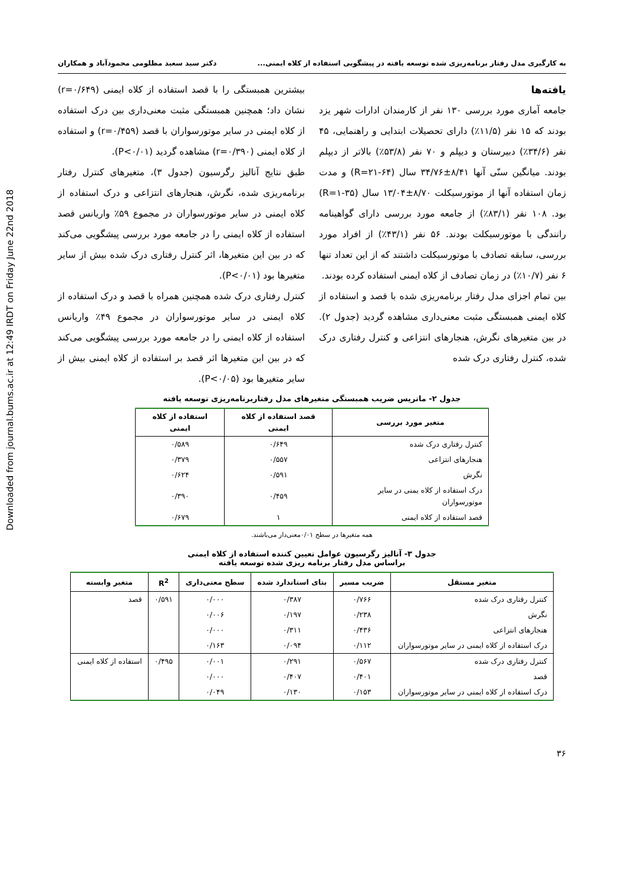Downloaded from journal.bums.ac.ir at 12:49 IRDT on Friday June 22nd 2018
به کارگیری مدل رفتار برنامه‌ریزی شده توسعه یافته در پیشگویی استفاده از کلاه ایمنی... دکتر سید سعید مظلومی محمودآباد و همکاران
یافته‌ها
جامعه آماری مورد بررسی ۱۳۰ نفر از کارمندان ادارات شهر یزد بودند که ۱۵ نفر (۱۱/۵٪) دارای تحصیلات ابتدایی و راهنمایی، ۴۵ نفر (۳۴/۶٪) دبیرستان و دیپلم و ۷۰ نفر (۵۳/۸٪) بالاتر از دیپلم بودند. میانگین سنّی آنها ۸/۴۱±۳۴/۷۶ سال (R=۲۱-۶۴) و مدت زمان استفاده آنها از موتورسیکلت ۸/۷۰±۱۳/۰۴ سال (R=۱-۳۵) بود. ۱۰۸ نفر (۸۳/۱٪) از جامعه مورد بررسی دارای گواهینامه رانندگی با موتورسیکلت بودند. ۵۶ نفر (۴۳/۱٪) از افراد مورد بررسی، سابقه تصادف با موتورسیکلت داشتند که از این تعداد تنها ۶ نفر (۱۰/۷٪) در زمان تصادف از کلاه ایمنی استفاده کرده بودند.
بین تمام اجزای مدل رفتار برنامه‌ریزی شده با قصد و استفاده از کلاه ایمنی همبستگی مثبت معنی‌داری مشاهده گردید (جدول ۲). در بین متغیرهای نگرش، هنجارهای انتزاعی و کنترل رفتاری درک شده، کنترل رفتاری درک شده
بیشترین همبستگی را با قصد استفاده از کلاه ایمنی (r=۰/۶۴۹) نشان داد؛ همچنین همبستگی مثبت معنی‌داری بین درک استفاده از کلاه ایمنی در سایر موتورسواران با قصد (r=۰/۴۵۹) و استفاده از کلاه ایمنی (r=۰/۳۹۰) مشاهده گردید (P<۰/۰۱).
طبق نتایج آنالیز رگرسیون (جدول ۳)، متغیرهای کنترل رفتار برنامه‌ریزی شده، نگرش، هنجارهای انتزاعی و درک استفاده از کلاه ایمنی در سایر موتورسواران در مجموع ۵۹٪ واریانس قصد استفاده از کلاه ایمنی را در جامعه مورد بررسی پیشگویی می‌کند که در بین این متغیرها، اثر کنترل رفتاری درک شده بیش از سایر متغیرها بود (P<۰/۰۱).
کنترل رفتاری درک شده همچنین همراه با قصد و درک استفاده از کلاه ایمنی در سایر موتورسواران در مجموع ۴۹٪ واریانس استفاده از کلاه ایمنی را در جامعه مورد بررسی پیشگویی می‌کند که در بین این متغیرها اثر قصد بر استفاده از کلاه ایمنی بیش از سایر متغیرها بود (P<۰/۰۵).
جدول ۲- ماتریس ضریب همبستگی متغیرهای مدل رفتاربرنامه‌ریزی توسعه یافته
| متغیر مورد بررسی | قصد استفاده از کلاه ایمنی | استفاده از کلاه ایمنی |
| --- | --- | --- |
| کنترل رفتاری درک شده | ۰/۶۴۹ | ۰/۵۸۹ |
| هنجارهای انتزاعی | ۰/۵۵۷ | ۰/۳۷۹ |
| نگرش | ۰/۵۹۱ | ۰/۶۲۴ |
| درک استفاده از کلاه یمنی در سایر موتورسواران | ۰/۴۵۹ | ۰/۳۹۰ |
| قصد استفاده از کلاه ایمنی | ۱ | ۰/۶۷۹ |
همه متغیرها در سطح ۰/۰۱معنی‌دار می‌باشند.
جدول ۳- آنالیز رگرسیون عوامل تعیین کننده استفاده از کلاه ایمنی
براساس مدل رفتار برنامه ریزی شده توسعه یافته
| متغیر مستقل | ضریب مسیر | بتای استاندارد شده | سطح معنی‌داری | R<sup>2</sup> | متغیر وابسته |
| --- | --- | --- | --- | --- | --- |
| کنترل رفتاری درک شده | ۰/۷۶۶ | ۰/۳۸۷ | ۰/۰۰۰ | ۰/۵۹۱ | قصد |
| نگرش | ۰/۲۳۸ | ۰/۱۹۷ | ۰/۰۰۶ | | |
| هنجارهای انتزاعی | ۰/۴۳۶ | ۰/۳۱۱ | ۰/۰۰۰ | | |
| درک استفاده از کلاه ایمنی در سایر موتورسواران | ۰/۱۱۲ | ۰/۰۹۴ | ۰/۱۶۳ | | |
| کنترل رفتاری درک شده | ۰/۵۶۷ | ۰/۲۹۱ | ۰/۰۰۱ | ۰/۴۹۵ | استفاده از کلاه ایمنی |
| قصد | ۰/۴۰۱ | ۰/۴۰۷ | ۰/۰۰۰ | | |
| درک استفاده از کلاه ایمنی در سایر موتورسواران | ۰/۱۵۳ | ۰/۱۳۰ | ۰/۰۴۹ | | |
۳۶